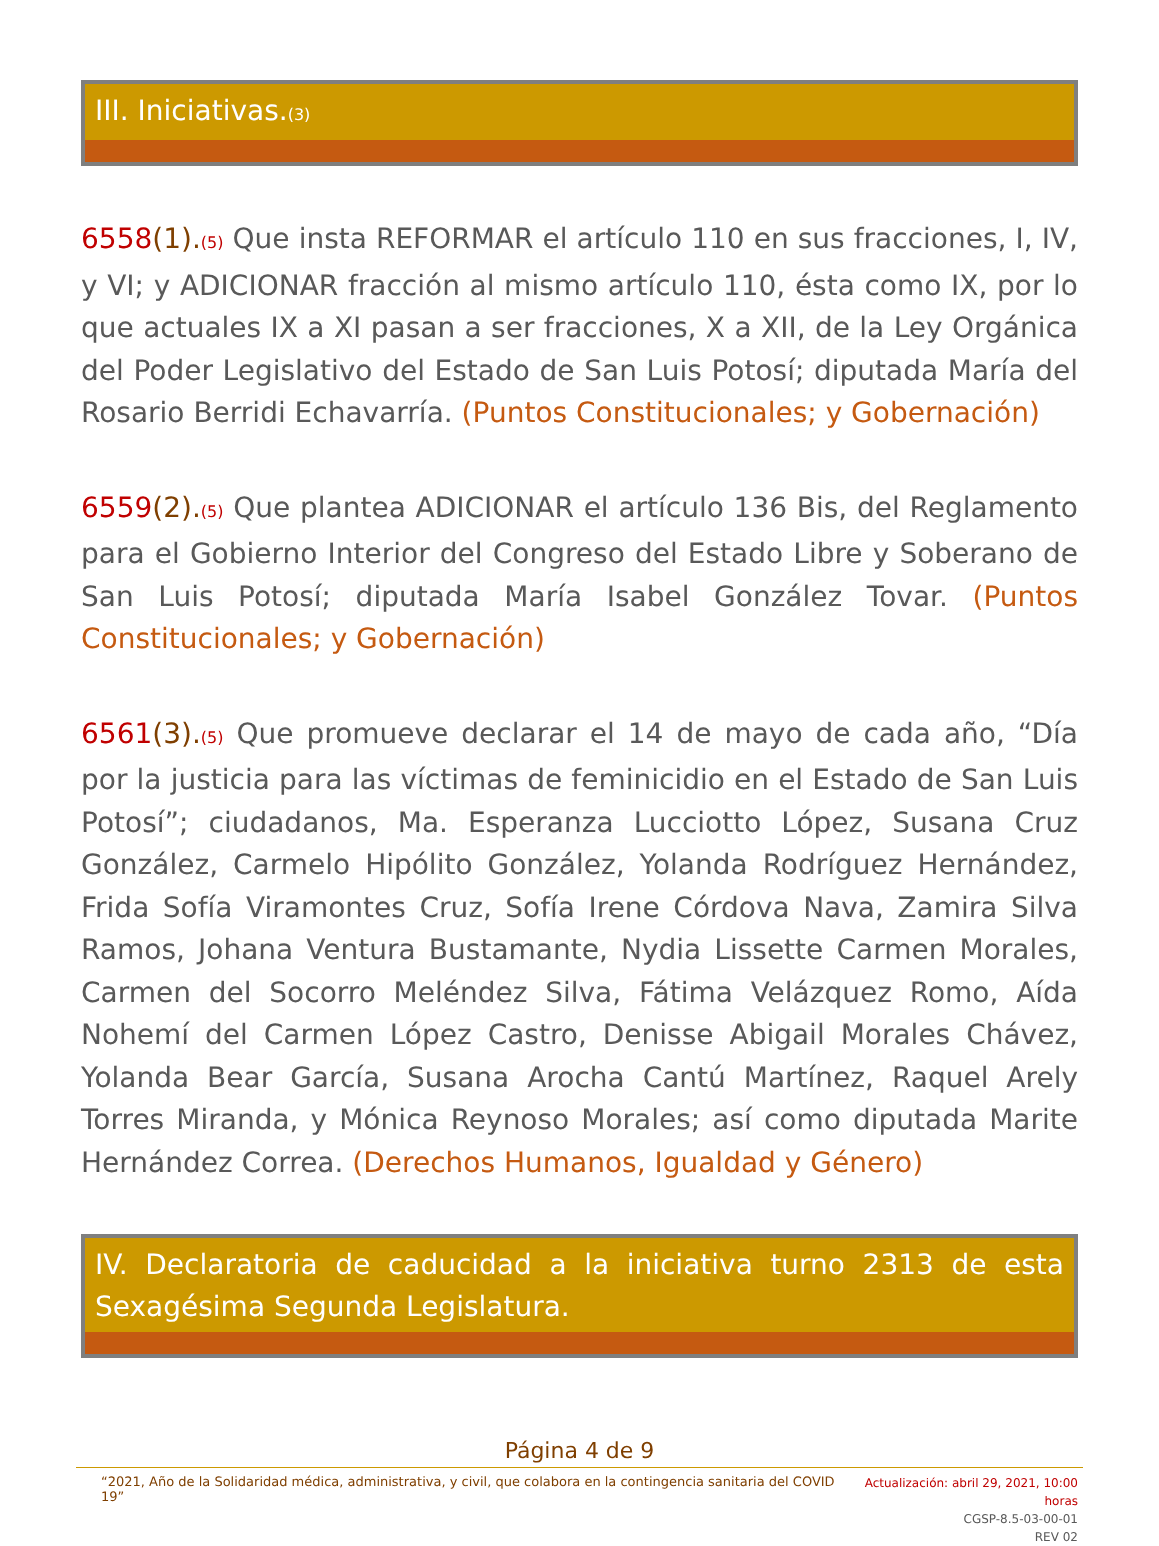III. Iniciativas.(3)
6558(1).(5) Que insta REFORMAR el artículo 110 en sus fracciones, I, IV, y VI; y ADICIONAR fracción al mismo artículo 110, ésta como IX, por lo que actuales IX a XI pasan a ser fracciones, X a XII, de la Ley Orgánica del Poder Legislativo del Estado de San Luis Potosí; diputada María del Rosario Berridi Echavarría. (Puntos Constitucionales; y Gobernación)
6559(2).(5) Que plantea ADICIONAR el artículo 136 Bis, del Reglamento para el Gobierno Interior del Congreso del Estado Libre y Soberano de San Luis Potosí; diputada María Isabel González Tovar. (Puntos Constitucionales; y Gobernación)
6561(3).(5) Que promueve declarar el 14 de mayo de cada año, “Día por la justicia para las víctimas de feminicidio en el Estado de San Luis Potosí”; ciudadanos, Ma. Esperanza Lucciotto López, Susana Cruz González, Carmelo Hipólito González, Yolanda Rodríguez Hernández, Frida Sofía Viramontes Cruz, Sofía Irene Córdova Nava, Zamira Silva Ramos, Johana Ventura Bustamante, Nydia Lissette Carmen Morales, Carmen del Socorro Meléndez Silva, Fátima Velázquez Romo, Aída Nohemí del Carmen López Castro, Denisse Abigail Morales Chávez, Yolanda Bear García, Susana Arocha Cantú Martínez, Raquel Arely Torres Miranda, y Mónica Reynoso Morales; así como diputada Marite Hernández Correa. (Derechos Humanos, Igualdad y Género)
IV. Declaratoria de caducidad a la iniciativa turno 2313 de esta Sexagésima Segunda Legislatura.
Página 4 de 9
“2021, Año de la Solidaridad médica, administrativa, y civil, que colabora en la contingencia sanitaria del COVID 19”
Actualización: abril 29, 2021, 10:00 horas
CGSP-8.5-03-00-01
REV 02